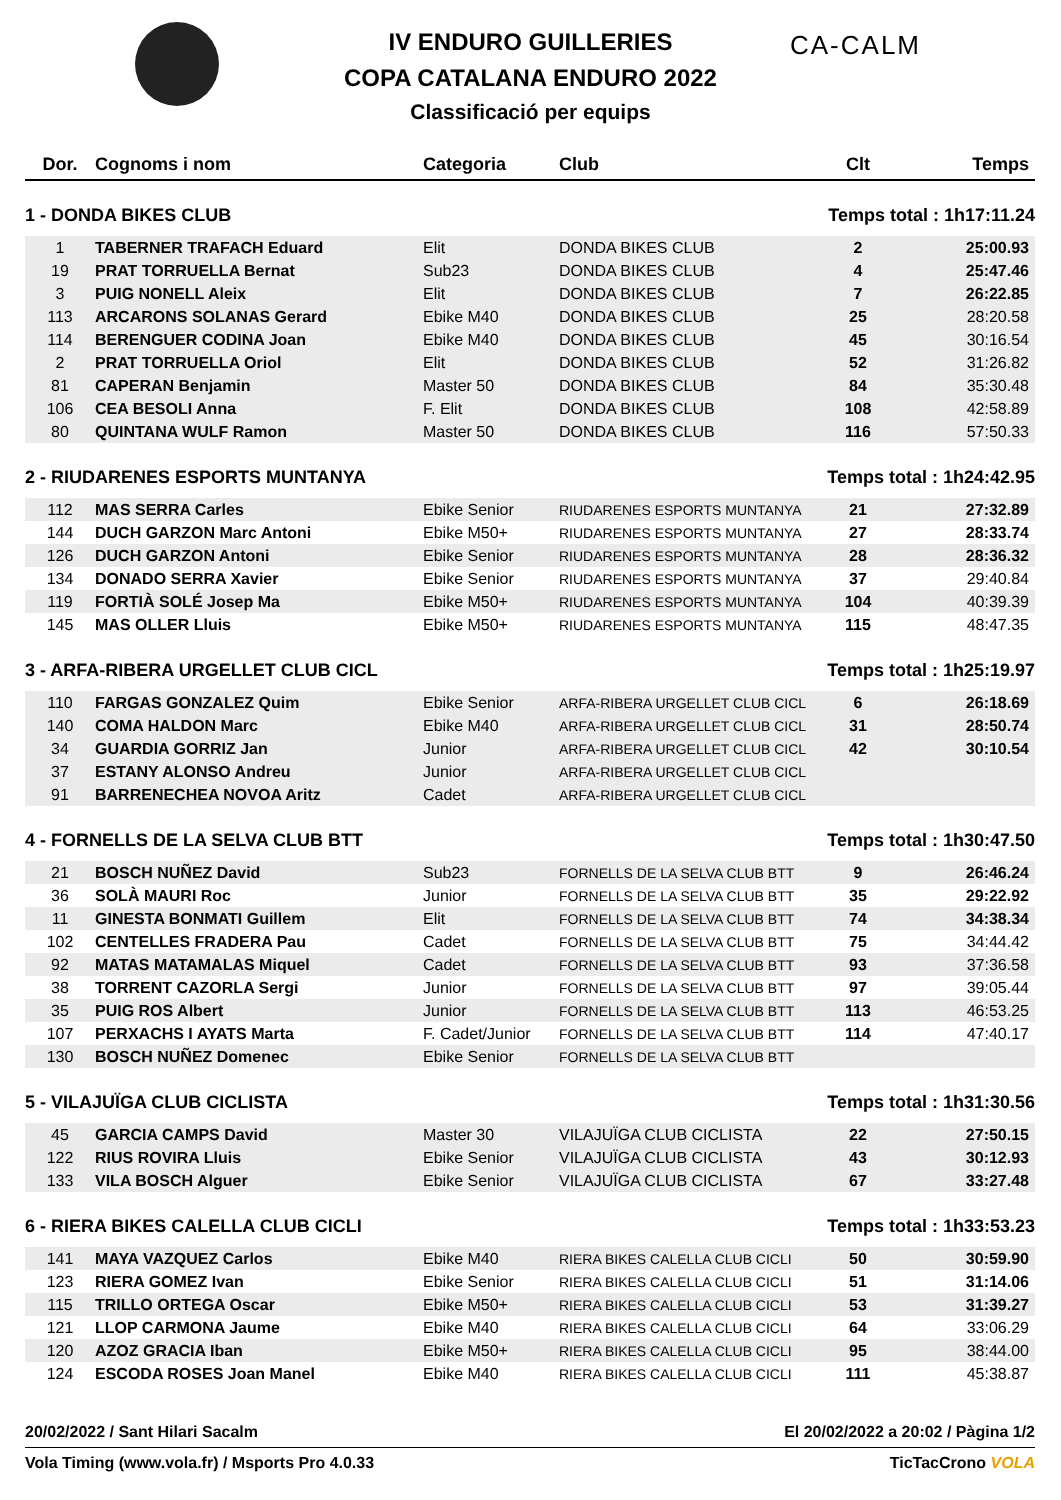IV ENDURO GUILLERIES
COPA CATALANA ENDURO 2022
Classificació per equips
CA-CALM
| Dor. | Cognoms i nom | Categoria | Club | Clt | Temps |
| --- | --- | --- | --- | --- | --- |
| 1 - DONDA BIKES CLUB | | | | Temps total : 1h17:11.24 | |
| 1 | TABERNER TRAFACH Eduard | Elit | DONDA BIKES CLUB | 2 | 25:00.93 |
| 19 | PRAT TORRUELLA Bernat | Sub23 | DONDA BIKES CLUB | 4 | 25:47.46 |
| 3 | PUIG NONELL Aleix | Elit | DONDA BIKES CLUB | 7 | 26:22.85 |
| 113 | ARCARONS SOLANAS Gerard | Ebike M40 | DONDA BIKES CLUB | 25 | 28:20.58 |
| 114 | BERENGUER CODINA Joan | Ebike M40 | DONDA BIKES CLUB | 45 | 30:16.54 |
| 2 | PRAT TORRUELLA Oriol | Elit | DONDA BIKES CLUB | 52 | 31:26.82 |
| 81 | CAPERAN Benjamin | Master 50 | DONDA BIKES CLUB | 84 | 35:30.48 |
| 106 | CEA BESOLI Anna | F. Elit | DONDA BIKES CLUB | 108 | 42:58.89 |
| 80 | QUINTANA WULF Ramon | Master 50 | DONDA BIKES CLUB | 116 | 57:50.33 |
| 2 - RIUDARENES ESPORTS MUNTANYA | | | | Temps total : 1h24:42.95 | |
| 112 | MAS SERRA Carles | Ebike Senior | RIUDARENES ESPORTS MUNTANYA | 21 | 27:32.89 |
| 144 | DUCH GARZON Marc Antoni | Ebike M50+ | RIUDARENES ESPORTS MUNTANYA | 27 | 28:33.74 |
| 126 | DUCH GARZON Antoni | Ebike Senior | RIUDARENES ESPORTS MUNTANYA | 28 | 28:36.32 |
| 134 | DONADO SERRA Xavier | Ebike Senior | RIUDARENES ESPORTS MUNTANYA | 37 | 29:40.84 |
| 119 | FORTIÀ SOLÉ Josep Ma | Ebike M50+ | RIUDARENES ESPORTS MUNTANYA | 104 | 40:39.39 |
| 145 | MAS OLLER Lluis | Ebike M50+ | RIUDARENES ESPORTS MUNTANYA | 115 | 48:47.35 |
| 3 - ARFA-RIBERA URGELLET CLUB CICL | | | | Temps total : 1h25:19.97 | |
| 110 | FARGAS GONZALEZ Quim | Ebike Senior | ARFA-RIBERA URGELLET CLUB CICL | 6 | 26:18.69 |
| 140 | COMA HALDON Marc | Ebike M40 | ARFA-RIBERA URGELLET CLUB CICL | 31 | 28:50.74 |
| 34 | GUARDIA GORRIZ Jan | Junior | ARFA-RIBERA URGELLET CLUB CICL | 42 | 30:10.54 |
| 37 | ESTANY ALONSO Andreu | Junior | ARFA-RIBERA URGELLET CLUB CICL | | |
| 91 | BARRENECHEA NOVOA Aritz | Cadet | ARFA-RIBERA URGELLET CLUB CICL | | |
| 4 - FORNELLS DE LA SELVA CLUB BTT | | | | Temps total : 1h30:47.50 | |
| 21 | BOSCH NUÑEZ David | Sub23 | FORNELLS DE LA SELVA CLUB BTT | 9 | 26:46.24 |
| 36 | SOLÀ MAURI Roc | Junior | FORNELLS DE LA SELVA CLUB BTT | 35 | 29:22.92 |
| 11 | GINESTA BONMATI Guillem | Elit | FORNELLS DE LA SELVA CLUB BTT | 74 | 34:38.34 |
| 102 | CENTELLES FRADERA Pau | Cadet | FORNELLS DE LA SELVA CLUB BTT | 75 | 34:44.42 |
| 92 | MATAS MATAMALAS Miquel | Cadet | FORNELLS DE LA SELVA CLUB BTT | 93 | 37:36.58 |
| 38 | TORRENT CAZORLA Sergi | Junior | FORNELLS DE LA SELVA CLUB BTT | 97 | 39:05.44 |
| 35 | PUIG ROS Albert | Junior | FORNELLS DE LA SELVA CLUB BTT | 113 | 46:53.25 |
| 107 | PERXACHS I AYATS Marta | F. Cadet/Junior | FORNELLS DE LA SELVA CLUB BTT | 114 | 47:40.17 |
| 130 | BOSCH NUÑEZ Domenec | Ebike Senior | FORNELLS DE LA SELVA CLUB BTT | | |
| 5 - VILAJUÏGA CLUB CICLISTA | | | | Temps total : 1h31:30.56 | |
| 45 | GARCIA CAMPS David | Master 30 | VILAJUÏGA CLUB CICLISTA | 22 | 27:50.15 |
| 122 | RIUS ROVIRA Lluis | Ebike Senior | VILAJUÏGA CLUB CICLISTA | 43 | 30:12.93 |
| 133 | VILA BOSCH Alguer | Ebike Senior | VILAJUÏGA CLUB CICLISTA | 67 | 33:27.48 |
| 6 - RIERA BIKES CALELLA CLUB CICLI | | | | Temps total : 1h33:53.23 | |
| 141 | MAYA VAZQUEZ Carlos | Ebike M40 | RIERA BIKES CALELLA CLUB CICLI | 50 | 30:59.90 |
| 123 | RIERA GOMEZ Ivan | Ebike Senior | RIERA BIKES CALELLA CLUB CICLI | 51 | 31:14.06 |
| 115 | TRILLO ORTEGA Oscar | Ebike M50+ | RIERA BIKES CALELLA CLUB CICLI | 53 | 31:39.27 |
| 121 | LLOP CARMONA Jaume | Ebike M40 | RIERA BIKES CALELLA CLUB CICLI | 64 | 33:06.29 |
| 120 | AZOZ GRACIA Iban | Ebike M50+ | RIERA BIKES CALELLA CLUB CICLI | 95 | 38:44.00 |
| 124 | ESCODA ROSES Joan Manel | Ebike M40 | RIERA BIKES CALELLA CLUB CICLI | 111 | 45:38.87 |
20/02/2022 / Sant Hilari Sacalm El 20/02/2022 a 20:02 / Pàgina 1/2
Vola Timing (www.vola.fr) / Msports Pro 4.0.33 TicTacCrono VOLA